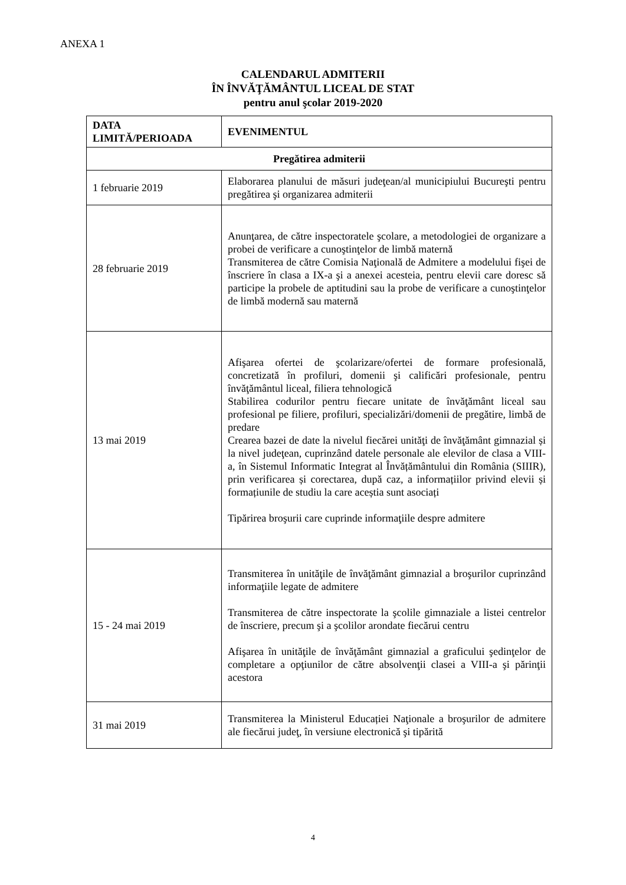ANEXA 1
CALENDARUL ADMITERII
ÎN ÎNVĂŢĂMÂNTUL LICEAL DE STAT
pentru anul şcolar 2019-2020
| DATA LIMITĂ/PERIOADA | EVENIMENTUL |
| --- | --- |
| Pregătirea admiterii | |
| 1 februarie 2019 | Elaborarea planului de măsuri judeţean/al municipiului Bucureşti pentru pregătirea şi organizarea admiterii |
| 28 februarie 2019 | Anunţarea, de către inspectoratele şcolare, a metodologiei de organizare a probei de verificare a cunoştinţelor de limbă maternă Transmiterea de către Comisia Naţională de Admitere a modelului fişei de înscriere în clasa a IX-a şi a anexei acesteia, pentru elevii care doresc să participe la probele de aptitudini sau la probe de verificare a cunoştinţelor de limbă modernă sau maternă |
| 13 mai 2019 | Afişarea ofertei de şcolarizare/ofertei de formare profesională, concretizată în profiluri, domenii şi calificări profesionale, pentru învăţământul liceal, filiera tehnologică Stabilirea codurilor pentru fiecare unitate de învăţământ liceal sau profesional pe filiere, profiluri, specializări/domenii de pregătire, limbă de predare Crearea bazei de date la nivelul fiecărei unităţi de învăţământ gimnazial și la nivel judeţean, cuprinzând datele personale ale elevilor de clasa a VIII-a, în Sistemul Informatic Integrat al Învățământului din România (SIIIR), prin verificarea și corectarea, după caz, a informațiilor privind elevii și formațiunile de studiu la care aceștia sunt asociați Tipărirea broşurii care cuprinde informaţiile despre admitere |
| 15 - 24 mai 2019 | Transmiterea în unităţile de învăţământ gimnazial a broşurilor cuprinzând informaţiile legate de admitere Transmiterea de către inspectorate la şcolile gimnaziale a listei centrelor de înscriere, precum şi a şcolilor arondate fiecărui centru Afişarea în unităţile de învăţământ gimnazial a graficului şedinţelor de completare a opţiunilor de către absolvenţii clasei a VIII-a şi părinţii acestora |
| 31 mai 2019 | Transmiterea la Ministerul Educației Naţionale a broşurilor de admitere ale fiecărui judeţ, în versiune electronică şi tipărită |
4